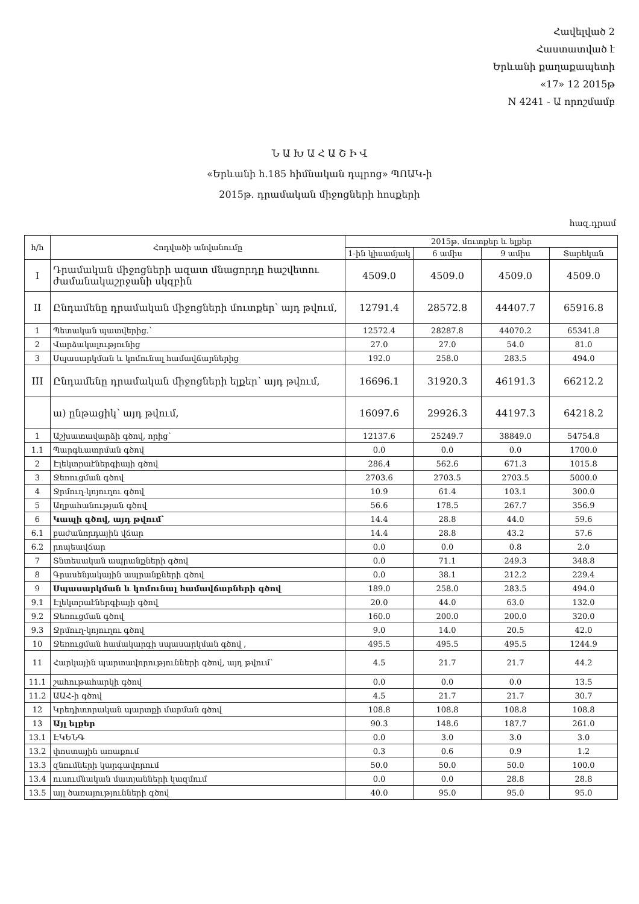Հավելված 2
Հաստատված է
Երևանի քաղաքապետի
«17» 12 2015թ
N 4241 - Ա որոշմամբ
Ն Ա Խ Ա Հ Ա Շ Ի Վ
«Երևանի հ.185 հիմնական դպրոց» ՊՈԱԿ-ի
2015թ. դրամական միջոցների հոսքերի
հազ.դրամ
| հ/հ | Հոդվածի անվանումը | 2015թ. մուտքեր և ելքեր | | | |
| --- | --- | --- | --- | --- | --- |
| | | 1-ին կիսամյակ | 6 ամիս | 9 ամիս | Տարեկան |
| I | Դրամական միջոցների ազատ մնացորդը հաշվետու ժամանակաշրջանի սկզբին | 4509.0 | 4509.0 | 4509.0 | 4509.0 |
| II | Ընդամենը դրամական միջոցների մուտքեր՝ այդ թվում, | 12791.4 | 28572.8 | 44407.7 | 65916.8 |
| 1 | Պետական պատվերից.՝ | 12572.4 | 28287.8 | 44070.2 | 65341.8 |
| 2 | Վարձակալությունից | 27.0 | 27.0 | 54.0 | 81.0 |
| 3 | Սպասարկման և կոմունալ համավճարներից | 192.0 | 258.0 | 283.5 | 494.0 |
| III | Ընդամենը դրամական միջոցների ելքեր՝ այդ թվում, | 16696.1 | 31920.3 | 46191.3 | 66212.2 |
| | ա) ընթացիկ՝ այդ թվում, | 16097.6 | 29926.3 | 44197.3 | 64218.2 |
| 1 | Աշխատավարձի գծով, որից՝ | 12137.6 | 25249.7 | 38849.0 | 54754.8 |
| 1.1 | Պարգևատրման գծով | 0.0 | 0.0 | 0.0 | 1700.0 |
| 2 | Էլեկտրաէներգիայի գծով | 286.4 | 562.6 | 671.3 | 1015.8 |
| 3 | Ջեռուցման գծով | 2703.6 | 2703.5 | 2703.5 | 5000.0 |
| 4 | Ջրմուղ-կոյուղու գծով | 10.9 | 61.4 | 103.1 | 300.0 |
| 5 | Աղբահանության գծով | 56.6 | 178.5 | 267.7 | 356.9 |
| 6 | Կապի գծով, այդ թվում՝ | 14.4 | 28.8 | 44.0 | 59.6 |
| 6.1 | բաժանորդային վճար | 14.4 | 28.8 | 43.2 | 57.6 |
| 6.2 | րոպեավճար | 0.0 | 0.0 | 0.8 | 2.0 |
| 7 | Տնտեսական ապրանքների գծով | 0.0 | 71.1 | 249.3 | 348.8 |
| 8 | Գրասենյակային ապրանքների գծով | 0.0 | 38.1 | 212.2 | 229.4 |
| 9 | Սպասարկման և կոմունալ համավճարների գծով | 189.0 | 258.0 | 283.5 | 494.0 |
| 9.1 | Էլեկտրաէներգիայի գծով | 20.0 | 44.0 | 63.0 | 132.0 |
| 9.2 | Ջեռուցման գծով | 160.0 | 200.0 | 200.0 | 320.0 |
| 9.3 | Ջրմուղ-կոյուղու գծով | 9.0 | 14.0 | 20.5 | 42.0 |
| 10 | Ջեռուցման համակարգի սպասարկման գծով , | 495.5 | 495.5 | 495.5 | 1244.9 |
| 11 | Հարկային պարտավորությունների գծով, այդ թվում՝ | 4.5 | 21.7 | 21.7 | 44.2 |
| 11.1 | շահութահարկի գծով | 0.0 | 0.0 | 0.0 | 13.5 |
| 11.2 | ԱԱՀ-ի գծով | 4.5 | 21.7 | 21.7 | 30.7 |
| 12 | Կրեդիտորական պարտքի մարման գծով | 108.8 | 108.8 | 108.8 | 108.8 |
| 13 | Այլ ելքեր | 90.3 | 148.6 | 187.7 | 261.0 |
| 13.1 | ԷԿԵՆԳ | 0.0 | 3.0 | 3.0 | 3.0 |
| 13.2 | փոստային առաքում | 0.3 | 0.6 | 0.9 | 1.2 |
| 13.3 | զնումների կարգավորում | 50.0 | 50.0 | 50.0 | 100.0 |
| 13.4 | ուսումնական մատյանների կազմում | 0.0 | 0.0 | 28.8 | 28.8 |
| 13.5 | այլ ծառայությունների գծով | 40.0 | 95.0 | 95.0 | 95.0 |